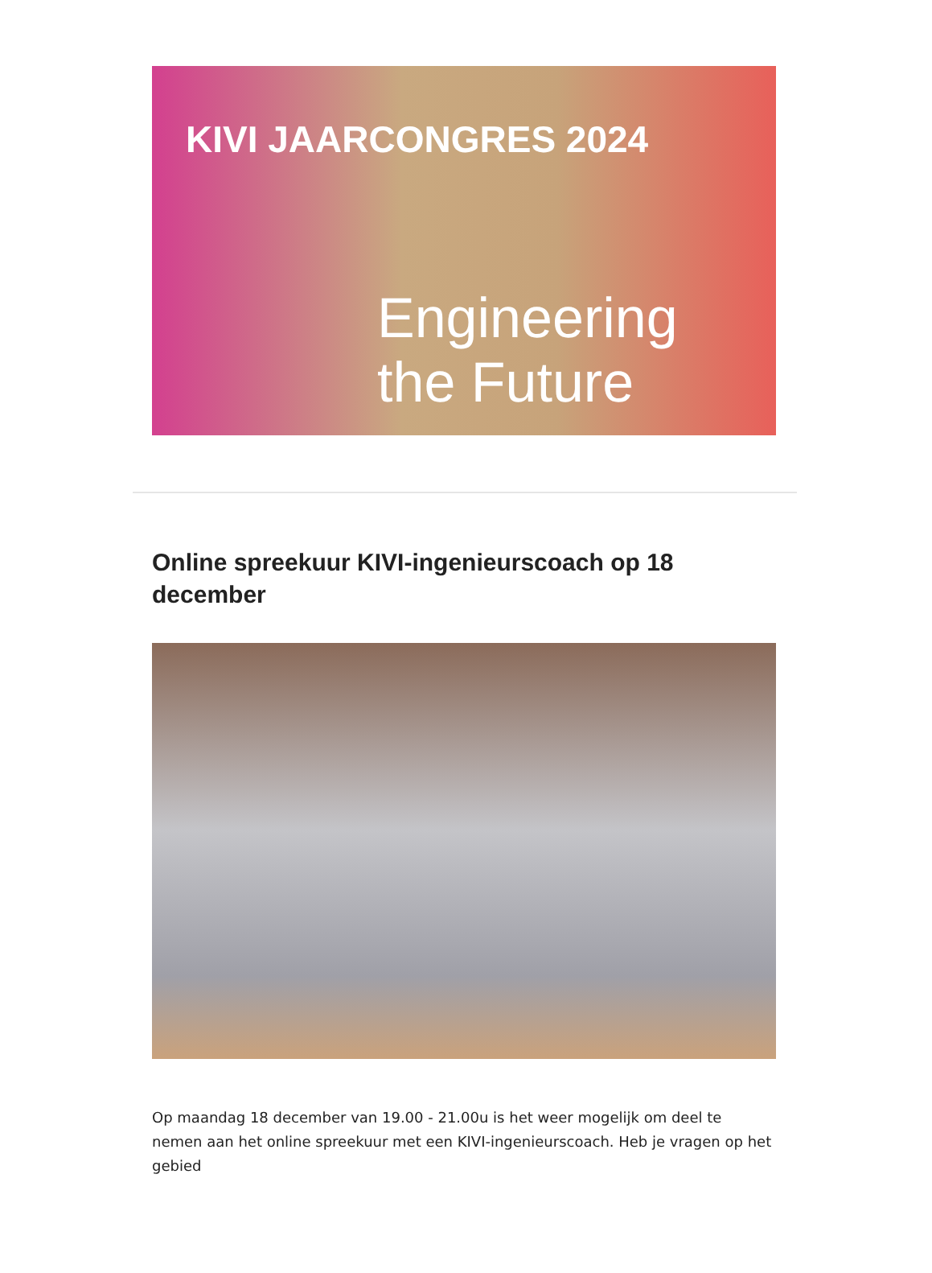KIVI JAARCONGRES 2024
Engineering
the Future
Online spreekuur KIVI-ingenieurscoach op 18 december
Op maandag 18 december van 19.00 - 21.00u is het weer mogelijk om deel te nemen aan het online spreekuur met een KIVI-ingenieurscoach. Heb je vragen op het gebied